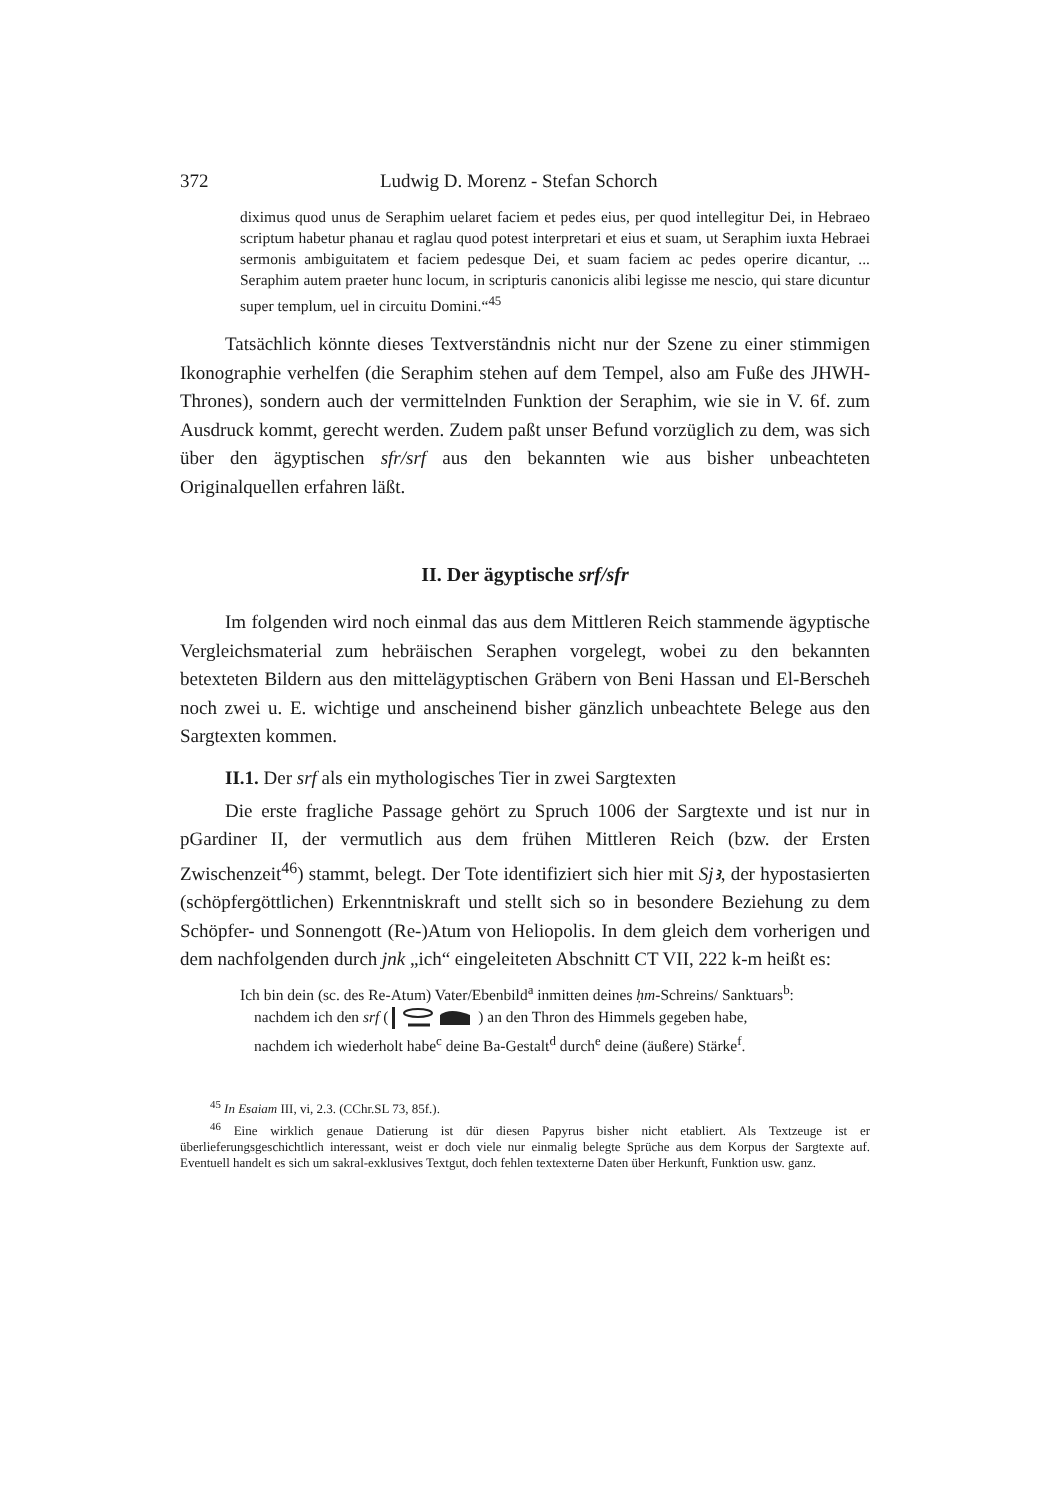372 Ludwig D. Morenz - Stefan Schorch
diximus quod unus de Seraphim uelaret faciem et pedes eius, per quod intellegitur Dei, in Hebraeo scriptum habetur phanau et raglau quod potest interpretari et eius et suam, ut Seraphim iuxta Hebraei sermonis ambiguitatem et faciem pedesque Dei, et suam faciem ac pedes operire dicantur, ... Seraphim autem praeter hunc locum, in scripturis canonicis alibi legisse me nescio, qui stare dicuntur super templum, uel in circuitu Domini.“<sup>45</sup>
Tatsächlich könnte dieses Textverständnis nicht nur der Szene zu einer stimmigen Ikonographie verhelfen (die Seraphim stehen auf dem Tempel, also am Fuße des JHWH-Thrones), sondern auch der vermittelnden Funktion der Seraphim, wie sie in V. 6f. zum Ausdruck kommt, gerecht werden. Zudem paßt unser Befund vorzüglich zu dem, was sich über den ägyptischen sfr/srf aus den bekannten wie aus bisher unbeachteten Originalquellen erfahren läßt.
II. Der ägyptische srf/sfr
Im folgenden wird noch einmal das aus dem Mittleren Reich stammende ägyptische Vergleichsmaterial zum hebräischen Seraphen vorgelegt, wobei zu den bekannten betexteten Bildern aus den mittelägyptischen Gräbern von Beni Hassan und El-Berscheh noch zwei u. E. wichtige und anscheinend bisher gänzlich unbeachtete Belege aus den Sargtexten kommen.
II.1. Der srf als ein mythologisches Tier in zwei Sargtexten
Die erste fragliche Passage gehört zu Spruch 1006 der Sargtexte und ist nur in pGardiner II, der vermutlich aus dem frühen Mittleren Reich (bzw. der Ersten Zwischenzeit<sup>46</sup>) stammt, belegt. Der Tote identifiziert sich hier mit Sjꜣ, der hypostasierten (schöpfergöttlichen) Erkenntniskraft und stellt sich so in besondere Beziehung zu dem Schöpfer- und Sonnengott (Re-)Atum von Heliopolis. In dem gleich dem vorherigen und dem nachfolgenden durch jnk „ich“ eingeleiteten Abschnitt CT VII, 222 k-m heißt es:
Ich bin dein (sc. des Re-Atum) Vater/Ebenbild<sup>a</sup> inmitten deines ḥm-Schreins/ Sanktuars<sup>b</sup>:
nachdem ich den srf () an den Thron des Himmels gegeben habe,
nachdem ich wiederholt habe<sup>c</sup> deine Ba-Gestalt<sup>d</sup> durch<sup>e</sup> deine (äußere) Stärke<sup>f</sup>.
<sup>45</sup> In Esaiam III, vi, 2.3. (CChr.SL 73, 85f.).
<sup>46</sup> Eine wirklich genaue Datierung ist dür diesen Papyrus bisher nicht etabliert. Als Textzeuge ist er überlieferungsgeschichtlich interessant, weist er doch viele nur einmalig belegte Sprüche aus dem Korpus der Sargtexte auf. Eventuell handelt es sich um sakral-exklusives Textgut, doch fehlen textexterne Daten über Herkunft, Funktion usw. ganz.